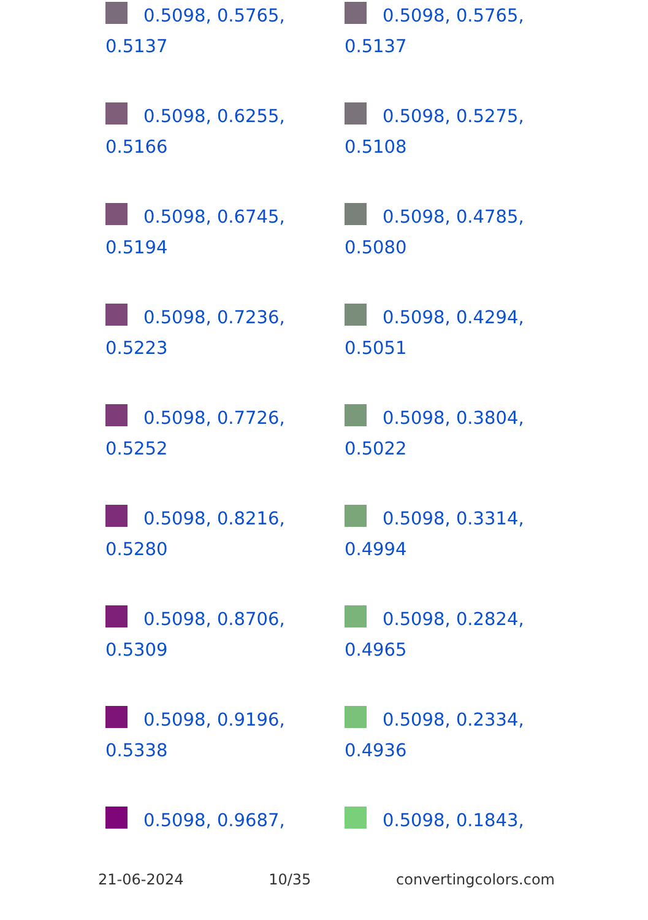0.5098, 0.5765, 0.5137 0.5098, 0.5765, 0.5137
0.5098, 0.6255, 0.5166 0.5098, 0.5275, 0.5108
0.5098, 0.6745, 0.5194 0.5098, 0.4785, 0.5080
0.5098, 0.7236, 0.5223 0.5098, 0.4294, 0.5051
0.5098, 0.7726, 0.5252 0.5098, 0.3804, 0.5022
0.5098, 0.8216, 0.5280 0.5098, 0.3314, 0.4994
0.5098, 0.8706, 0.5309 0.5098, 0.2824, 0.4965
0.5098, 0.9196, 0.5338 0.5098, 0.2334, 0.4936
0.5098, 0.9687, 0.5098, 0.1843,
21-06-2024 10/35 convertingcolors.com